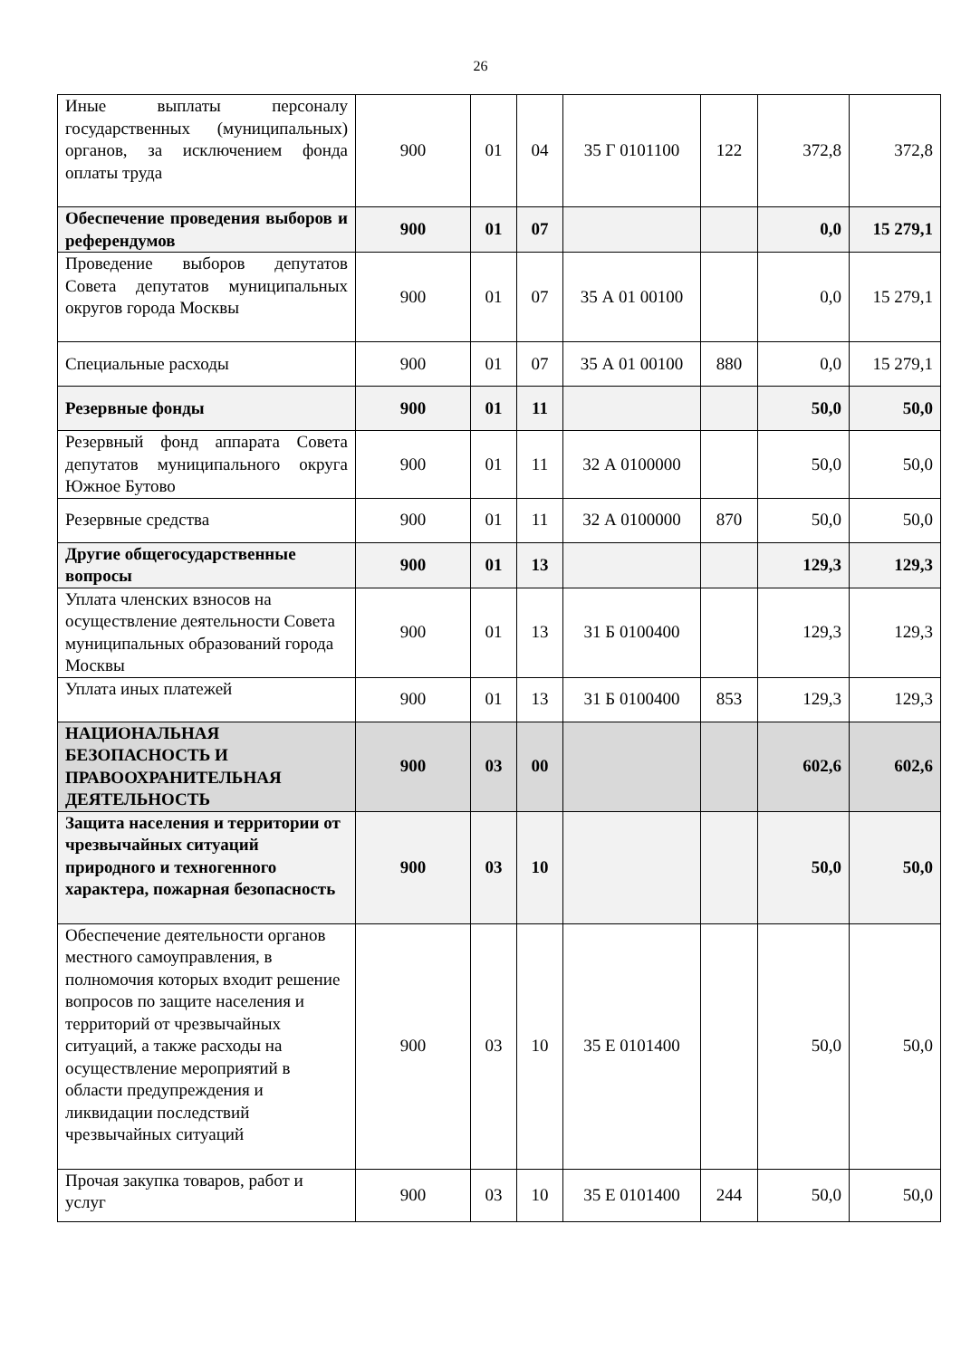26
| Иные выплаты персоналу государственных (муниципальных) органов, за исключением фонда оплаты труда | 900 | 01 | 04 | 35 Г 0101100 | 122 | 372,8 | 372,8 |
| Обеспечение проведения выборов и референдумов | 900 | 01 | 07 | | | 0,0 | 15 279,1 |
| Проведение выборов депутатов Совета депутатов муниципальных округов города Москвы | 900 | 01 | 07 | 35 А 01 00100 | | 0,0 | 15 279,1 |
| Специальные расходы | 900 | 01 | 07 | 35 А 01 00100 | 880 | 0,0 | 15 279,1 |
| Резервные фонды | 900 | 01 | 11 | | | 50,0 | 50,0 |
| Резервный фонд аппарата Совета депутатов муниципального округа Южное Бутово | 900 | 01 | 11 | 32 А 0100000 | | 50,0 | 50,0 |
| Резервные средства | 900 | 01 | 11 | 32 А 0100000 | 870 | 50,0 | 50,0 |
| Другие общегосударственные вопросы | 900 | 01 | 13 | | | 129,3 | 129,3 |
| Уплата членских взносов на осуществление деятельности Совета муниципальных образований города Москвы | 900 | 01 | 13 | 31 Б 0100400 | | 129,3 | 129,3 |
| Уплата иных платежей | 900 | 01 | 13 | 31 Б 0100400 | 853 | 129,3 | 129,3 |
| НАЦИОНАЛЬНАЯ БЕЗОПАСНОСТЬ И ПРАВООХРАНИТЕЛЬНАЯ ДЕЯТЕЛЬНОСТЬ | 900 | 03 | 00 | | | 602,6 | 602,6 |
| Защита населения и территории от чрезвычайных ситуаций природного и техногенного характера, пожарная безопасность | 900 | 03 | 10 | | | 50,0 | 50,0 |
| Обеспечение деятельности органов местного самоуправления, в полномочия которых входит решение вопросов по защите населения и территорий от чрезвычайных ситуаций, а также расходы на осуществление мероприятий в области предупреждения и ликвидации последствий чрезвычайных ситуаций | 900 | 03 | 10 | 35 Е 0101400 | | 50,0 | 50,0 |
| Прочая закупка товаров, работ и услуг | 900 | 03 | 10 | 35 Е 0101400 | 244 | 50,0 | 50,0 |